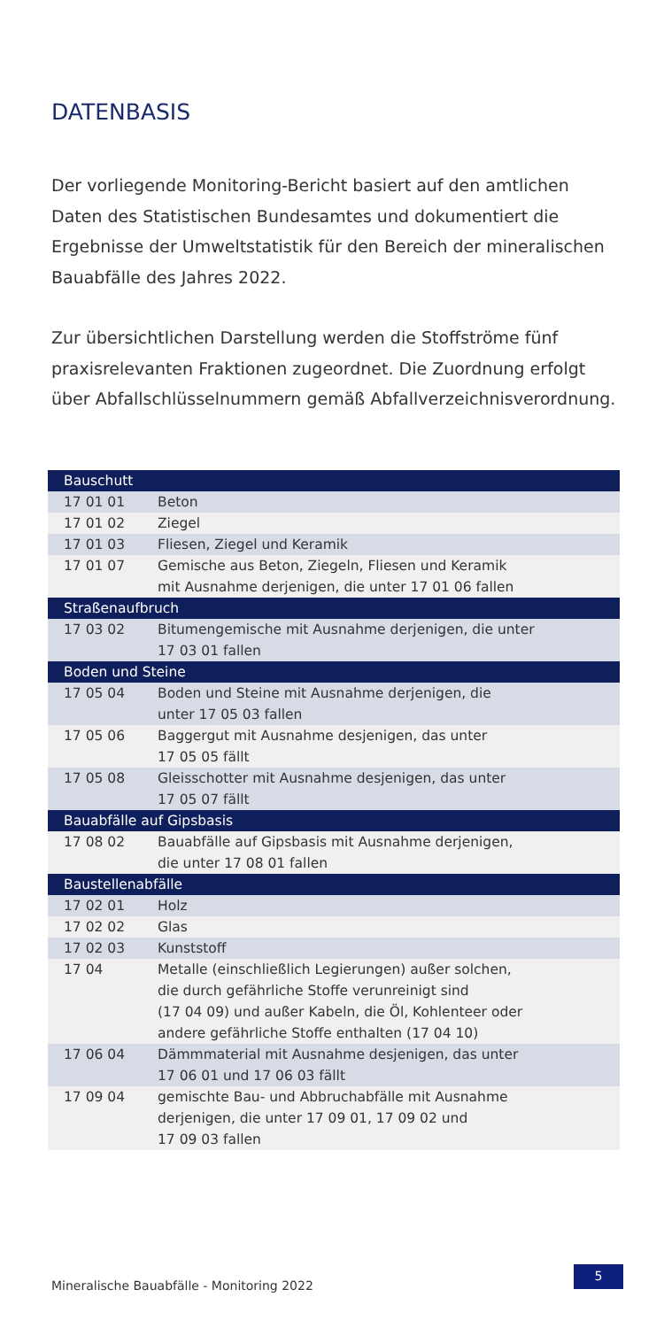DATENBASIS
Der vorliegende Monitoring-Bericht basiert auf den amtlichen Daten des Statistischen Bundesamtes und dokumentiert die Ergebnisse der Umweltstatistik für den Bereich der mineralischen Bauabfälle des Jahres 2022.
Zur übersichtlichen Darstellung werden die Stoffströme fünf praxisrelevanten Fraktionen zugeordnet. Die Zuordnung erfolgt über Abfallschlüsselnummern gemäß Abfallverzeichnisverordnung.
| Bauschutt | |
| --- | --- |
| 17 01 01 | Beton |
| 17 01 02 | Ziegel |
| 17 01 03 | Fliesen, Ziegel und Keramik |
| 17 01 07 | Gemische aus Beton, Ziegeln, Fliesen und Keramik mit Ausnahme derjenigen, die unter 17 01 06 fallen |
| Straßenaufbruch | |
| 17 03 02 | Bitumengemische mit Ausnahme derjenigen, die unter 17 03 01 fallen |
| Boden und Steine | |
| 17 05 04 | Boden und Steine mit Ausnahme derjenigen, die unter 17 05 03 fallen |
| 17 05 06 | Baggergut mit Ausnahme desjenigen, das unter 17 05 05 fällt |
| 17 05 08 | Gleisschotter mit Ausnahme desjenigen, das unter 17 05 07 fällt |
| Bauabfälle auf Gipsbasis | |
| 17 08 02 | Bauabfälle auf Gipsbasis mit Ausnahme derjenigen, die unter 17 08 01 fallen |
| Baustellenabfälle | |
| 17 02 01 | Holz |
| 17 02 02 | Glas |
| 17 02 03 | Kunststoff |
| 17 04 | Metalle (einschließlich Legierungen) außer solchen, die durch gefährliche Stoffe verunreinigt sind (17 04 09) und außer Kabeln, die Öl, Kohlenteer oder andere gefährliche Stoffe enthalten (17 04 10) |
| 17 06 04 | Dämmmaterial mit Ausnahme desjenigen, das unter 17 06 01 und 17 06 03 fällt |
| 17 09 04 | gemischte Bau- und Abbruchabfälle mit Ausnahme derjenigen, die unter 17 09 01, 17 09 02 und 17 09 03 fallen |
Mineralische Bauabfälle - Monitoring 2022
5